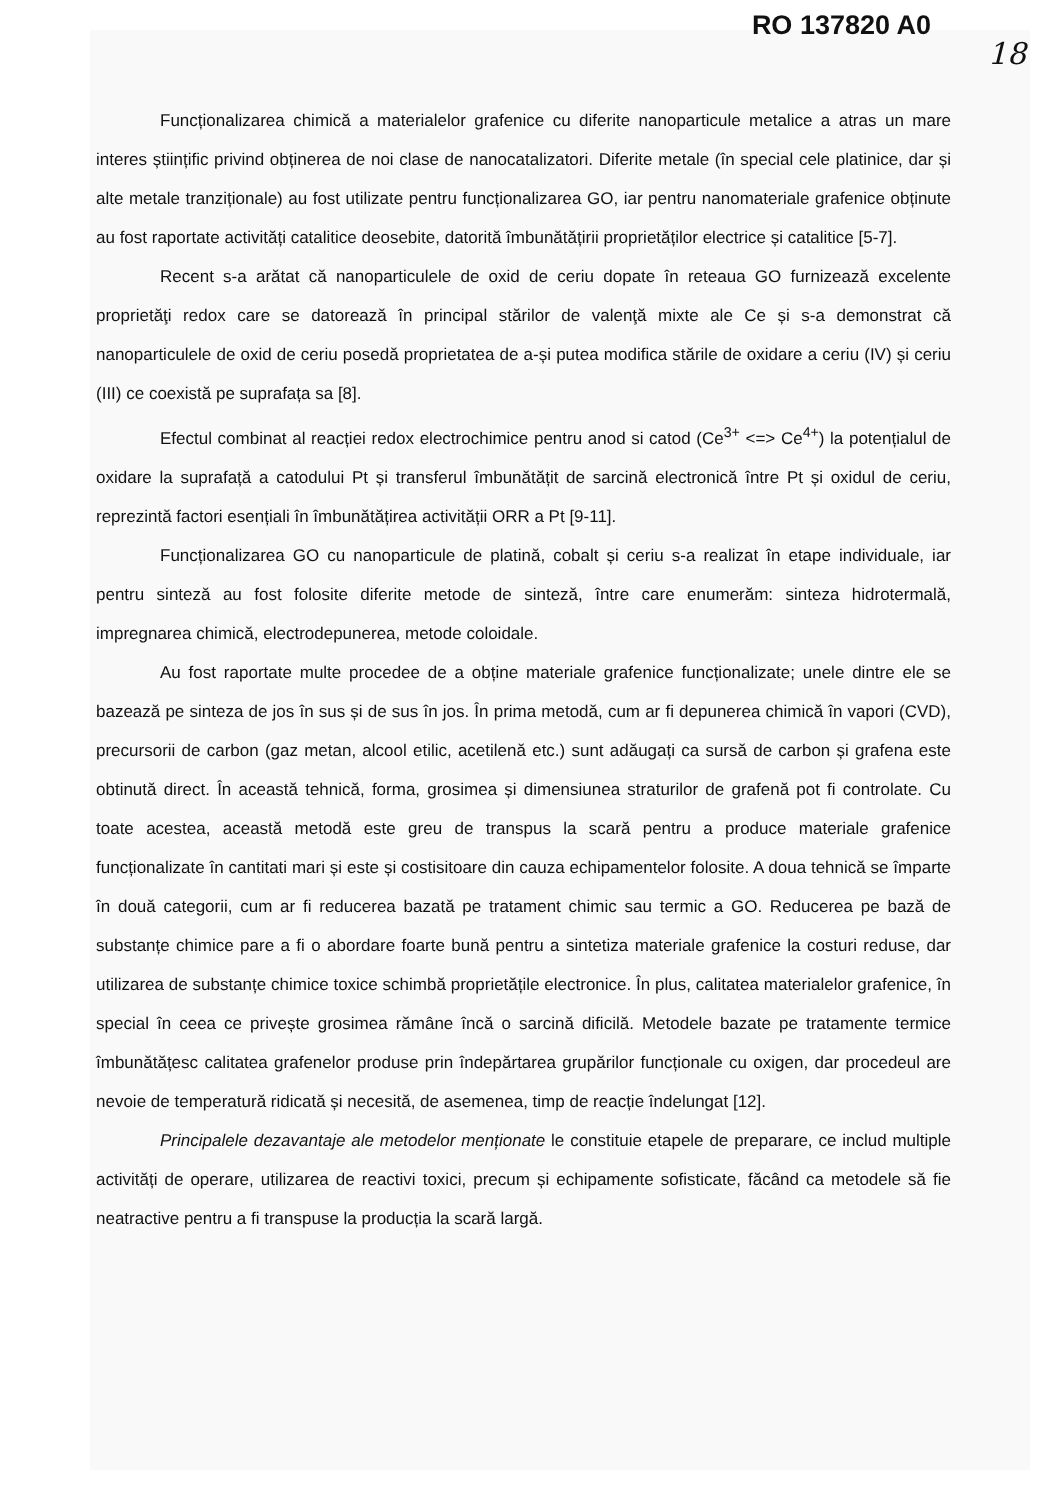RO 137820 A0
18
Funcționalizarea chimică a materialelor grafenice cu diferite nanoparticule metalice a atras un mare interes științific privind obținerea de noi clase de nanocatalizatori. Diferite metale (în special cele platinice, dar și alte metale tranziționale) au fost utilizate pentru funcționalizarea GO, iar pentru nanomateriale grafenice obținute au fost raportate activități catalitice deosebite, datorită îmbunătățirii proprietăților electrice și catalitice [5-7].
Recent s-a arătat că nanoparticulele de oxid de ceriu dopate în reteaua GO furnizează excelente proprietăţi redox care se datorează în principal stărilor de valenţă mixte ale Ce și s-a demonstrat că nanoparticulele de oxid de ceriu posedă proprietatea de a-și putea modifica stările de oxidare a ceriu (IV) și ceriu (III) ce coexistă pe suprafața sa [8].
Efectul combinat al reacției redox electrochimice pentru anod si catod (Ce<sup>3+</sup> <=> Ce<sup>4+</sup>) la potențialul de oxidare la suprafață a catodului Pt și transferul îmbunătățit de sarcină electronică între Pt și oxidul de ceriu, reprezintă factori esențiali în îmbunătățirea activității ORR a Pt [9-11].
Funcționalizarea GO cu nanoparticule de platină, cobalt și ceriu s-a realizat în etape individuale, iar pentru sinteză au fost folosite diferite metode de sinteză, între care enumerăm: sinteza hidrotermală, impregnarea chimică, electrodepunerea, metode coloidale.
Au fost raportate multe procedee de a obține materiale grafenice funcționalizate; unele dintre ele se bazează pe sinteza de jos în sus și de sus în jos. În prima metodă, cum ar fi depunerea chimică în vapori (CVD), precursorii de carbon (gaz metan, alcool etilic, acetilenă etc.) sunt adăugați ca sursă de carbon și grafena este obtinută direct. În această tehnică, forma, grosimea și dimensiunea straturilor de grafenă pot fi controlate. Cu toate acestea, această metodă este greu de transpus la scară pentru a produce materiale grafenice funcționalizate în cantitati mari și este și costisitoare din cauza echipamentelor folosite. A doua tehnică se împarte în două categorii, cum ar fi reducerea bazată pe tratament chimic sau termic a GO. Reducerea pe bază de substanțe chimice pare a fi o abordare foarte bună pentru a sintetiza materiale grafenice la costuri reduse, dar utilizarea de substanțe chimice toxice schimbă proprietățile electronice. În plus, calitatea materialelor grafenice, în special în ceea ce privește grosimea rămâne încă o sarcină dificilă. Metodele bazate pe tratamente termice îmbunătățesc calitatea grafenelor produse prin îndepărtarea grupărilor funcționale cu oxigen, dar procedeul are nevoie de temperatură ridicată și necesită, de asemenea, timp de reacție îndelungat [12].
Principalele dezavantaje ale metodelor menționate le constituie etapele de preparare, ce includ multiple activități de operare, utilizarea de reactivi toxici, precum și echipamente sofisticate, făcând ca metodele să fie neatractive pentru a fi transpuse la producția la scară largă.